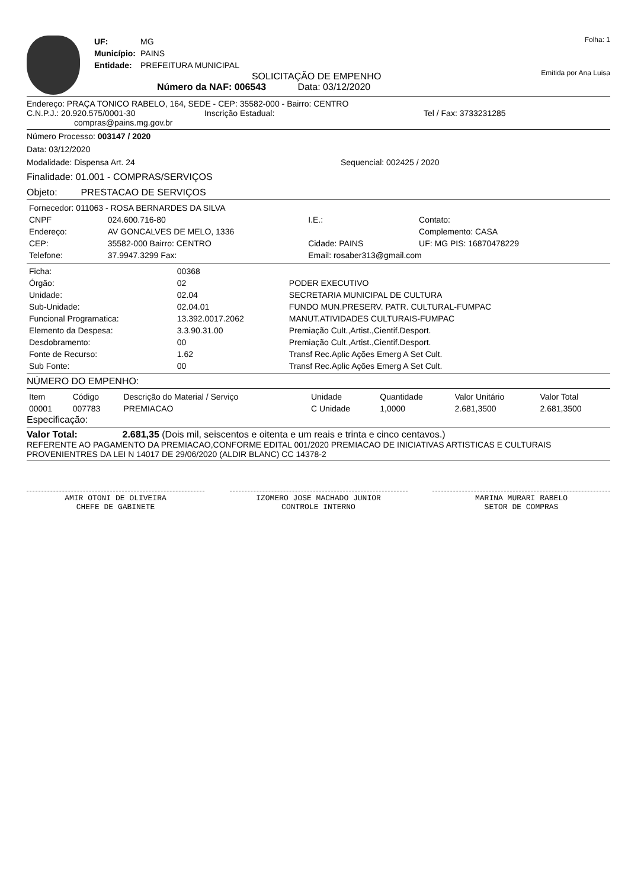| UF: | MG |
| Município: | PAINS |
| Entidade: | PREFEITURA MUNICIPAL |
SOLICITAÇÃO DE EMPENHO
Número da NAF: 006543 Data: 03/12/2020
Folha: 1
Emitida por Ana Luisa
Endereço: PRAÇA TONICO RABELO, 164, SEDE - CEP: 35582-000 - Bairro: CENTRO
C.N.P.J.: 20.920.575/0001-30 Inscrição Estadual: Tel / Fax: 3733231285
compras@pains.mg.gov.br
Número Processo: 003147 / 2020
Data: 03/12/2020
Modalidade: Dispensa Art. 24 Sequencial: 002425 / 2020
Finalidade: 01.001 - COMPRAS/SERVIÇOS
Objeto: PRESTACAO DE SERVIÇOS
| Fornecedor: 011063 - ROSA BERNARDES DA SILVA | | | |
| CNPF | 024.600.716-80 | I.E.: | Contato: |
| Endereço: | AV GONCALVES DE MELO, 1336 | | Complemento: CASA |
| CEP: | 35582-000 Bairro: CENTRO | Cidade: PAINS | UF: MG PIS: 16870478229 |
| Telefone: | 37.9947.3299 Fax: | Email: rosaber313@gmail.com | |
| Ficha: | 00368 | |
| Órgão: | 02 | PODER EXECUTIVO |
| Unidade: | 02.04 | SECRETARIA MUNICIPAL DE CULTURA |
| Sub-Unidade: | 02.04.01 | FUNDO MUN.PRESERV. PATR. CULTURAL-FUMPAC |
| Funcional Programatica: | 13.392.0017.2062 | MANUT.ATIVIDADES CULTURAIS-FUMPAC |
| Elemento da Despesa: | 3.3.90.31.00 | Premiação Cult.,Artist.,Cientif.Desport. |
| Desdobramento: | 00 | Premiação Cult.,Artist.,Cientif.Desport. |
| Fonte de Recurso: | 1.62 | Transf Rec.Aplic Ações Emerg A Set Cult. |
| Sub Fonte: | 00 | Transf Rec.Aplic Ações Emerg A Set Cult. |
NÚMERO DO EMPENHO:
| Item | Código | Descrição do Material / Serviço | Unidade | Quantidade | Valor Unitário | Valor Total |
| --- | --- | --- | --- | --- | --- | --- |
| 00001 | 007783 | PREMIACAO | C Unidade | 1,0000 | 2.681,3500 | 2.681,3500 |
Especificação:
Valor Total: 2.681,35 (Dois mil, seiscentos e oitenta e um reais e trinta e cinco centavos.)
REFERENTE AO PAGAMENTO DA PREMIACAO,CONFORME EDITAL 001/2020 PREMIACAO DE INICIATIVAS ARTISTICAS E CULTURAIS PROVENIENTRES DA LEI N 14017 DE 29/06/2020 (ALDIR BLANC) CC 14378-2
AMIR OTONI DE OLIVEIRA
CHEFE DE GABINETE
IZOMERO JOSE MACHADO JUNIOR
CONTROLE INTERNO
MARINA MURARI RABELO
SETOR DE COMPRAS